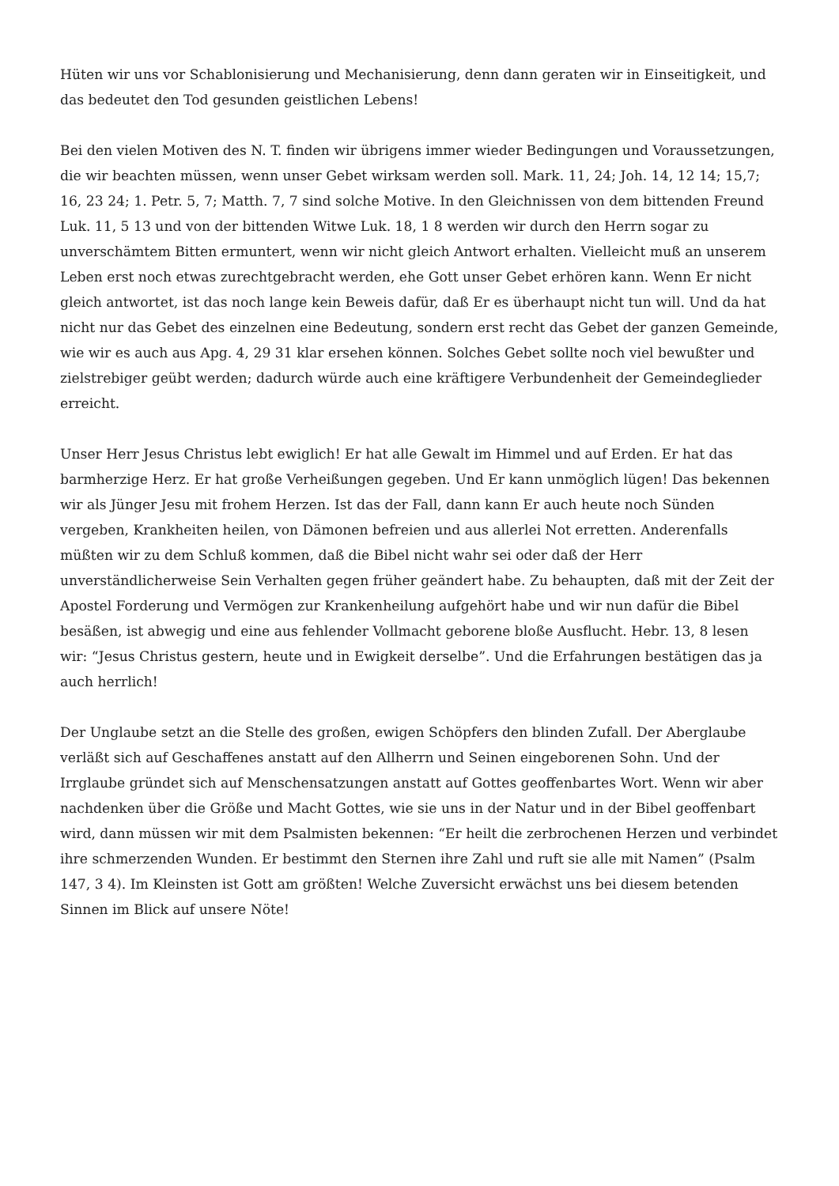Hüten wir uns vor Schablonisierung und Mechanisierung, denn dann geraten wir in Einseitigkeit, und das bedeutet den Tod gesunden geistlichen Lebens!
Bei den vielen Motiven des N. T. finden wir übrigens immer wieder Bedingungen und Voraussetzungen, die wir beachten müssen, wenn unser Gebet wirksam werden soll. Mark. 11, 24; Joh. 14, 12 14; 15,7; 16, 23 24; 1. Petr. 5, 7; Matth. 7, 7 sind solche Motive. In den Gleichnissen von dem bittenden Freund Luk. 11, 5 13 und von der bittenden Witwe Luk. 18, 1 8 werden wir durch den Herrn sogar zu unverschämtem Bitten ermuntert, wenn wir nicht gleich Antwort erhalten. Vielleicht muß an unserem Leben erst noch etwas zurechtgebracht werden, ehe Gott unser Gebet erhören kann. Wenn Er nicht gleich antwortet, ist das noch lange kein Beweis dafür, daß Er es überhaupt nicht tun will. Und da hat nicht nur das Gebet des einzelnen eine Bedeutung, sondern erst recht das Gebet der ganzen Gemeinde, wie wir es auch aus Apg. 4, 29 31 klar ersehen können. Solches Gebet sollte noch viel bewußter und zielstrebiger geübt werden; dadurch würde auch eine kräftigere Verbundenheit der Gemeindeglieder erreicht.
Unser Herr Jesus Christus lebt ewiglich! Er hat alle Gewalt im Himmel und auf Erden. Er hat das barmherzige Herz. Er hat große Verheißungen gegeben. Und Er kann unmöglich lügen! Das bekennen wir als Jünger Jesu mit frohem Herzen. Ist das der Fall, dann kann Er auch heute noch Sünden vergeben, Krankheiten heilen, von Dämonen befreien und aus allerlei Not erretten. Anderenfalls müßten wir zu dem Schluß kommen, daß die Bibel nicht wahr sei oder daß der Herr unverständlicherweise Sein Verhalten gegen früher geändert habe. Zu behaupten, daß mit der Zeit der Apostel Forderung und Vermögen zur Krankenheilung aufgehört habe und wir nun dafür die Bibel besäßen, ist abwegig und eine aus fehlender Vollmacht geborene bloße Ausflucht. Hebr. 13, 8 lesen wir: “Jesus Christus gestern, heute und in Ewigkeit derselbe”. Und die Erfahrungen bestätigen das ja auch herrlich!
Der Unglaube setzt an die Stelle des großen, ewigen Schöpfers den blinden Zufall. Der Aberglaube verläßt sich auf Geschaffenes anstatt auf den Allherrn und Seinen eingeborenen Sohn. Und der Irrglaube gründet sich auf Menschensatzungen anstatt auf Gottes geoffenbartes Wort. Wenn wir aber nachdenken über die Größe und Macht Gottes, wie sie uns in der Natur und in der Bibel geoffenbart wird, dann müssen wir mit dem Psalmisten bekennen: “Er heilt die zerbrochenen Herzen und verbindet ihre schmerzenden Wunden. Er bestimmt den Sternen ihre Zahl und ruft sie alle mit Namen” (Psalm 147, 3 4). Im Kleinsten ist Gott am größten! Welche Zuversicht erwächst uns bei diesem betenden Sinnen im Blick auf unsere Nöte!